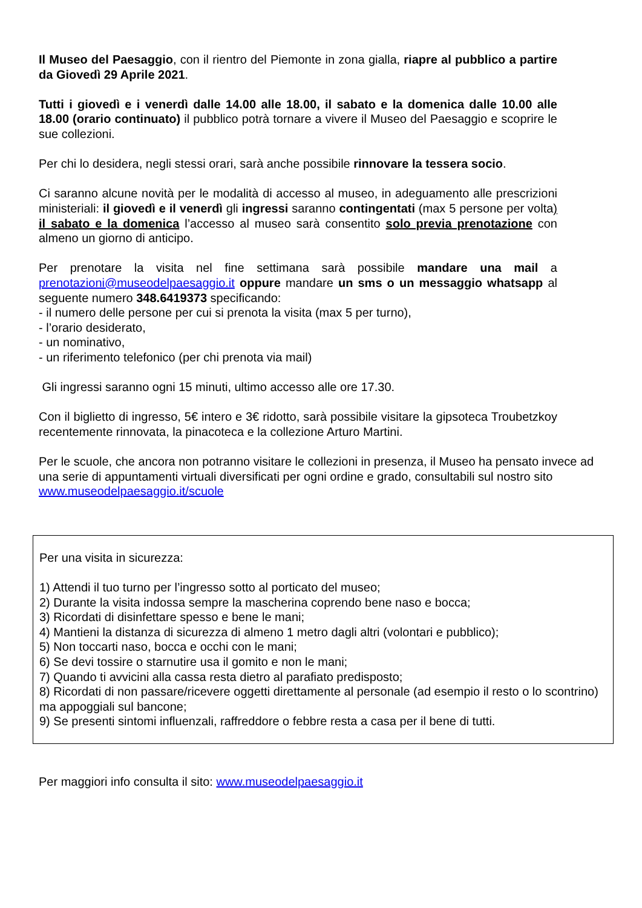Il Museo del Paesaggio, con il rientro del Piemonte in zona gialla, riapre al pubblico a partire da Giovedì 29 Aprile 2021.
Tutti i giovedì e i venerdì dalle 14.00 alle 18.00, il sabato e la domenica dalle 10.00 alle 18.00 (orario continuato) il pubblico potrà tornare a vivere il Museo del Paesaggio e scoprire le sue collezioni.
Per chi lo desidera, negli stessi orari, sarà anche possibile rinnovare la tessera socio.
Ci saranno alcune novità per le modalità di accesso al museo, in adeguamento alle prescrizioni ministeriali: il giovedì e il venerdì gli ingressi saranno contingentati (max 5 persone per volta) il sabato e la domenica l’accesso al museo sarà consentito solo previa prenotazione con almeno un giorno di anticipo.
Per prenotare la visita nel fine settimana sarà possibile mandare una mail a prenotazioni@museodelpaesaggio.it oppure mandare un sms o un messaggio whatsapp al seguente numero 348.6419373 specificando:
- il numero delle persone per cui si prenota la visita (max 5 per turno),
- l’orario desiderato,
- un nominativo,
- un riferimento telefonico (per chi prenota via mail)
Gli ingressi saranno ogni 15 minuti, ultimo accesso alle ore 17.30.
Con il biglietto di ingresso, 5€ intero e 3€ ridotto, sarà possibile visitare la gipsoteca Troubetzkoy recentemente rinnovata, la pinacoteca e la collezione Arturo Martini.
Per le scuole, che ancora non potranno visitare le collezioni in presenza, il Museo ha pensato invece ad una serie di appuntamenti virtuali diversificati per ogni ordine e grado, consultabili sul nostro sito www.museodelpaesaggio.it/scuole
Per una visita in sicurezza:
1) Attendi il tuo turno per l’ingresso sotto al porticato del museo;
2) Durante la visita indossa sempre la mascherina coprendo bene naso e bocca;
3) Ricordati di disinfettare spesso e bene le mani;
4) Mantieni la distanza di sicurezza di almeno 1 metro dagli altri (volontari e pubblico);
5) Non toccarti naso, bocca e occhi con le mani;
6) Se devi tossire o starnutire usa il gomito e non le mani;
7) Quando ti avvicini alla cassa resta dietro al parafiato predisposto;
8) Ricordati di non passare/ricevere oggetti direttamente al personale (ad esempio il resto o lo scontrino) ma appoggiali sul bancone;
9) Se presenti sintomi influenzali, raffreddore o febbre resta a casa per il bene di tutti.
Per maggiori info consulta il sito: www.museodelpaesaggio.it